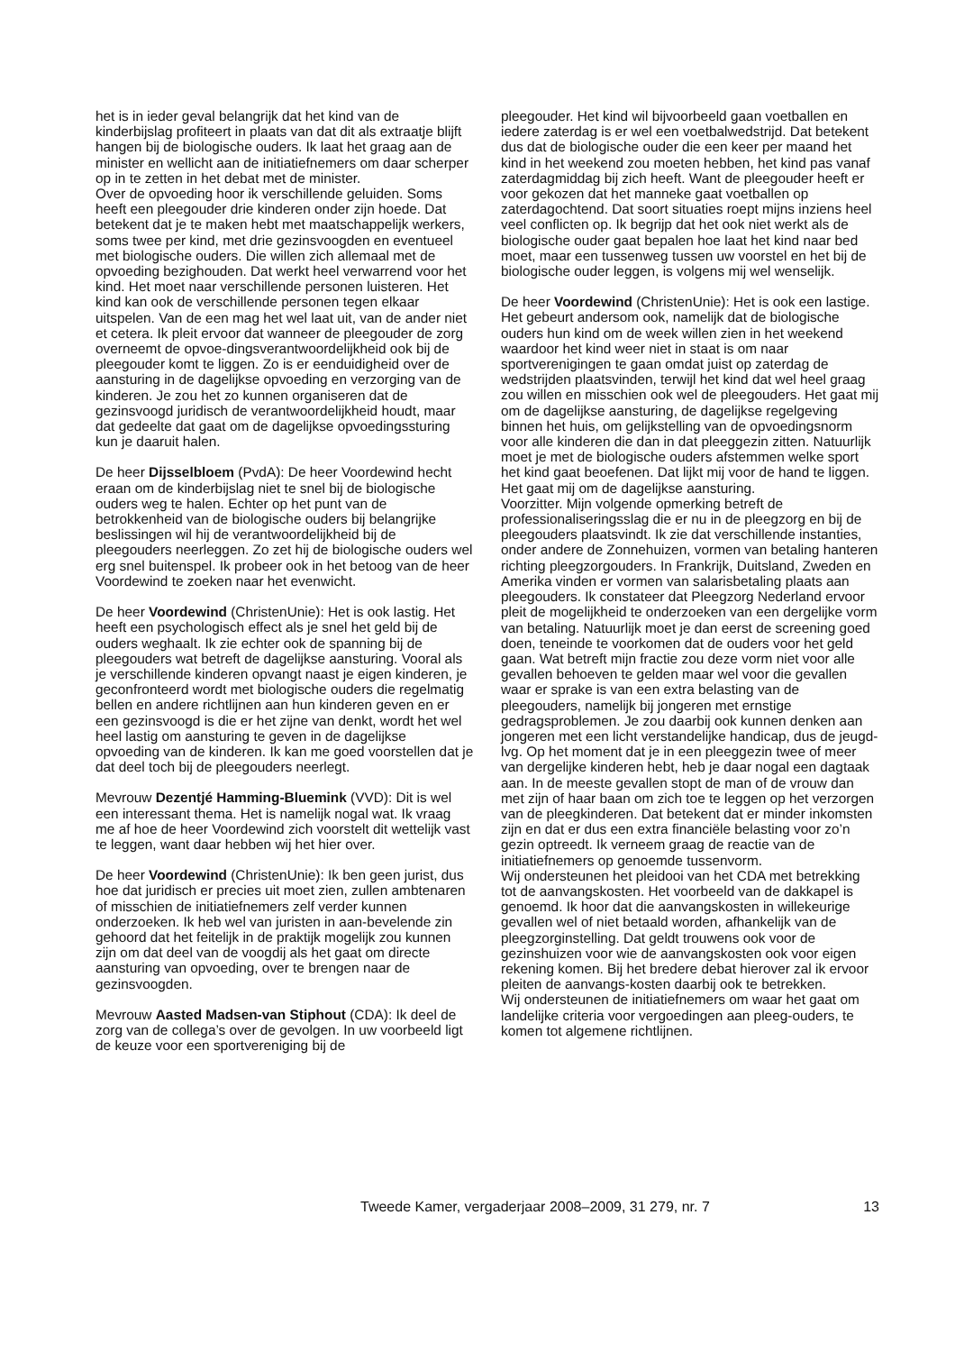het is in ieder geval belangrijk dat het kind van de kinderbijslag profiteert in plaats van dat dit als extraatje blijft hangen bij de biologische ouders. Ik laat het graag aan de minister en wellicht aan de initiatiefnemers om daar scherper op in te zetten in het debat met de minister.
Over de opvoeding hoor ik verschillende geluiden. Soms heeft een pleegouder drie kinderen onder zijn hoede. Dat betekent dat je te maken hebt met maatschappelijk werkers, soms twee per kind, met drie gezinsvoogden en eventueel met biologische ouders. Die willen zich allemaal met de opvoeding bezighouden. Dat werkt heel verwarrend voor het kind. Het moet naar verschillende personen luisteren. Het kind kan ook de verschillende personen tegen elkaar uitspelen. Van de een mag het wel laat uit, van de ander niet et cetera. Ik pleit ervoor dat wanneer de pleegouder de zorg overneemt de opvoe-dingsverantwoordelijkheid ook bij de pleegouder komt te liggen. Zo is er eenduidigheid over de aansturing in de dagelijkse opvoeding en verzorging van de kinderen. Je zou het zo kunnen organiseren dat de gezinsvoogd juridisch de verantwoordelijkheid houdt, maar dat gedeelte dat gaat om de dagelijkse opvoedingssturing kun je daaruit halen.
De heer Dijsselbloem (PvdA): De heer Voordewind hecht eraan om de kinderbijslag niet te snel bij de biologische ouders weg te halen. Echter op het punt van de betrokkenheid van de biologische ouders bij belangrijke beslissingen wil hij de verantwoordelijkheid bij de pleegouders neerleggen. Zo zet hij de biologische ouders wel erg snel buitenspel. Ik probeer ook in het betoog van de heer Voordewind te zoeken naar het evenwicht.
De heer Voordewind (ChristenUnie): Het is ook lastig. Het heeft een psychologisch effect als je snel het geld bij de ouders weghaalt. Ik zie echter ook de spanning bij de pleegouders wat betreft de dagelijkse aansturing. Vooral als je verschillende kinderen opvangt naast je eigen kinderen, je geconfronteerd wordt met biologische ouders die regelmatig bellen en andere richtlijnen aan hun kinderen geven en er een gezinsvoogd is die er het zijne van denkt, wordt het wel heel lastig om aansturing te geven in de dagelijkse opvoeding van de kinderen. Ik kan me goed voorstellen dat je dat deel toch bij de pleegouders neerlegt.
Mevrouw Dezentjé Hamming-Bluemink (VVD): Dit is wel een interessant thema. Het is namelijk nogal wat. Ik vraag me af hoe de heer Voordewind zich voorstelt dit wettelijk vast te leggen, want daar hebben wij het hier over.
De heer Voordewind (ChristenUnie): Ik ben geen jurist, dus hoe dat juridisch er precies uit moet zien, zullen ambtenaren of misschien de initiatiefnemers zelf verder kunnen onderzoeken. Ik heb wel van juristen in aan-bevelende zin gehoord dat het feitelijk in de praktijk mogelijk zou kunnen zijn om dat deel van de voogdij als het gaat om directe aansturing van opvoeding, over te brengen naar de gezinsvoogden.
Mevrouw Aasted Madsen-van Stiphout (CDA): Ik deel de zorg van de collega’s over de gevolgen. In uw voorbeeld ligt de keuze voor een sportvereniging bij de
pleegouder. Het kind wil bijvoorbeeld gaan voetballen en iedere zaterdag is er wel een voetbalwedstrijd. Dat betekent dus dat de biologische ouder die een keer per maand het kind in het weekend zou moeten hebben, het kind pas vanaf zaterdagmiddag bij zich heeft. Want de pleegouder heeft er voor gekozen dat het manneke gaat voetballen op zaterdagochtend. Dat soort situaties roept mijns inziens heel veel conflicten op. Ik begrijp dat het ook niet werkt als de biologische ouder gaat bepalen hoe laat het kind naar bed moet, maar een tussenweg tussen uw voorstel en het bij de biologische ouder leggen, is volgens mij wel wenselijk.
De heer Voordewind (ChristenUnie): Het is ook een lastige. Het gebeurt andersom ook, namelijk dat de biologische ouders hun kind om de week willen zien in het weekend waardoor het kind weer niet in staat is om naar sportverenigingen te gaan omdat juist op zaterdag de wedstrijden plaatsvinden, terwijl het kind dat wel heel graag zou willen en misschien ook wel de pleegouders. Het gaat mij om de dagelijkse aansturing, de dagelijkse regelgeving binnen het huis, om gelijkstelling van de opvoedingsnorm voor alle kinderen die dan in dat pleeggezin zitten. Natuurlijk moet je met de biologische ouders afstemmen welke sport het kind gaat beoefenen. Dat lijkt mij voor de hand te liggen. Het gaat mij om de dagelijkse aansturing.
Voorzitter. Mijn volgende opmerking betreft de professionaliseringsslag die er nu in de pleegzorg en bij de pleegouders plaatsvindt. Ik zie dat verschillende instanties, onder andere de Zonnehuizen, vormen van betaling hanteren richting pleegzorgouders. In Frankrijk, Duitsland, Zweden en Amerika vinden er vormen van salarisbetaling plaats aan pleegouders. Ik constateer dat Pleegzorg Nederland ervoor pleit de mogelijkheid te onderzoeken van een dergelijke vorm van betaling. Natuurlijk moet je dan eerst de screening goed doen, teneinde te voorkomen dat de ouders voor het geld gaan. Wat betreft mijn fractie zou deze vorm niet voor alle gevallen behoeven te gelden maar wel voor die gevallen waar er sprake is van een extra belasting van de pleegouders, namelijk bij jongeren met ernstige gedragsproblemen. Je zou daarbij ook kunnen denken aan jongeren met een licht verstandelijke handicap, dus de jeugd-lvg. Op het moment dat je in een pleeggezin twee of meer van dergelijke kinderen hebt, heb je daar nogal een dagtaak aan. In de meeste gevallen stopt de man of de vrouw dan met zijn of haar baan om zich toe te leggen op het verzorgen van de pleegkinderen. Dat betekent dat er minder inkomsten zijn en dat er dus een extra financiële belasting voor zo’n gezin optreedt. Ik verneem graag de reactie van de initiatiefnemers op genoemde tussenvorm.
Wij ondersteunen het pleidooi van het CDA met betrekking tot de aanvangskosten. Het voorbeeld van de dakkapel is genoemd. Ik hoor dat die aanvangskosten in willekeurige gevallen wel of niet betaald worden, afhankelijk van de pleegzorginstelling. Dat geldt trouwens ook voor de gezinshuizen voor wie de aanvangskosten ook voor eigen rekening komen. Bij het bredere debat hierover zal ik ervoor pleiten de aanvangs-kosten daarbij ook te betrekken.
Wij ondersteunen de initiatiefnemers om waar het gaat om landelijke criteria voor vergoedingen aan pleeg-ouders, te komen tot algemene richtlijnen.
Tweede Kamer, vergaderjaar 2008–2009, 31 279, nr. 7 13